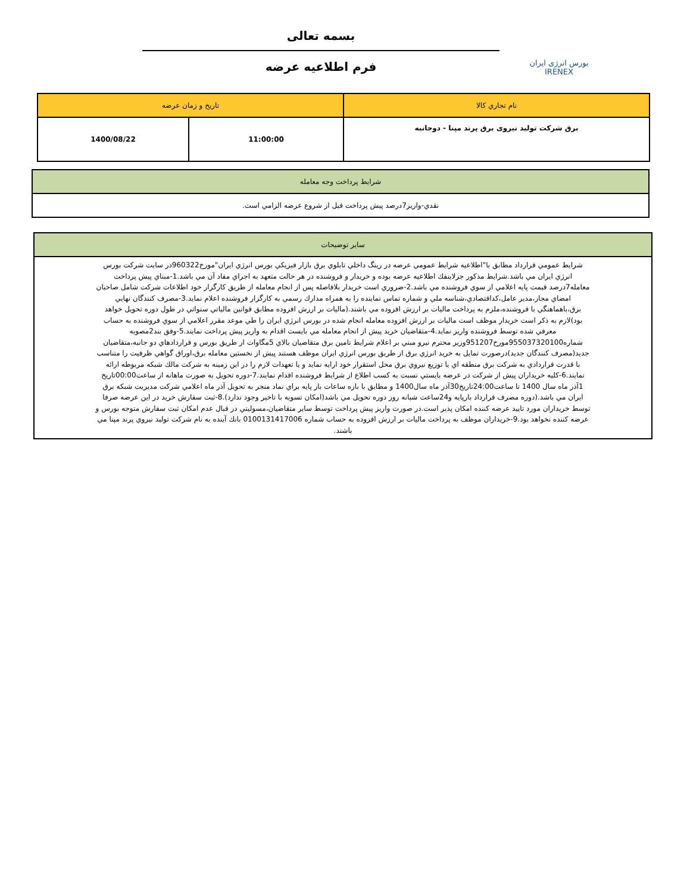بورس انرژی ایران
IRENEX
بسمه تعالی
فرم اطلاعیه عرضه
| نام تجاري کالا | تاريخ و زمان عرضه | |
| --- | --- | --- |
| برق شرکت تولید نیروی برق پرند مپنا - دوجانبه | 11:00:00 | 1400/08/22 |
| شرايط پرداخت وجه معامله |
| --- |
| نقدي-واريز7درصد پيش پرداخت قبل از شروع عرضه الزامي است. |
| ساير توضيحات |
| --- |
| شرايط عمومي قرارداد مطابق با"اطلاعيه شرايط عمومي عرضه در رينگ داخلي تابلوي برق بازار فيزيکي بورس انرژي ايران"مورخ960322در سايت شرکت بورس انرژي ايران مي باشد.شرايط مذکور جزلاينفك اطلاعيه عرضه بوده و خريدار و فروشنده در هر حالت متعهد به اجراي مفاد آن مي باشد.1-مبناي پيش پرداخت معامله7درصد قيمت پايه اعلامي از سوي فروشنده مي باشد.2-ضروري است خريدار بلافاصله پس از انجام معامله از طريق کارگزار خود اطلاعات شرکت شامل صاحبان امضاي مجاز،مدير عامل،کداقتصادي،شناسه ملي و شماره تماس نماينده را به همراه مدارك رسمي به کارگزار فروشنده اعلام نمايد.3-مصرف کنندگان نهايي برق،باهماهنگي با فروشنده،ملزم به پرداخت ماليات بر ارزش افزوده مي باشند.(ماليات بر ارزش افزوده مطابق قوانين مالياتي سنواتي در طول دوره تحويل خواهد بود)لازم به ذکر است خريدار موظف است ماليات بر ارزش افزوده معامله انجام شده در بورس انرژي ايران را طي موعد مقرر اعلامي از سوي فروشنده به حساب معرفي شده توسط فروشنده واريز نمايد.4-متقاضيان خريد پيش از انجام معامله مي بايست اقدام به واريز پيش پرداخت نمايند.5-وفق بند2مصوبه شماره955037320100مورخ951207وزير محترم نيرو مبني بر اعلام شرايط تامين برق متقاضيان بالاي 5مگاوات از طريق بورس و قراردادهاي دو جانبه،متقاضيان جديد(مصرف کنندگان جديد)درصورت تمايل به خريد انرژي برق از طريق بورس انرژي ايران موظف هستند پيش از نخستين معامله برق،اوراق گواهي ظرفيت را متناسب با قدرت قراردادي به شرکت برق منطقه اي يا توزيع نيروي برق محل استقرار خود ارايه نمايد و يا تعهدات لازم را در اين زمينه به شرکت مالك شبکه مربوطه ارائه نمايند.6-کليه خريداران پيش از شرکت در عرضه بايستي نسبت به کسب اطلاع از شرايط فروشنده اقدام نمايند.7-دوره تحويل به صورت ماهانه از ساعت00:00تاريخ 1آذر ماه سال 1400 تا ساعت24:00تاريخ30آذر ماه سال1400 و مطابق با بازه ساعات بار پايه براي نماد منجر به تحويل آذر ماه اعلامي شرکت مديريت شبکه برق ايران مي باشد.(دوره مصرف قرارداد بارپايه و24ساعت شبانه روز دوره تحويل مي باشد(امکان تسويه با تاخير وجود ندارد).8-ثبت سفارش خريد در اين عرضه صرفا توسط خريداران مورد تاييد عرضه کننده امکان پذير است.در صورت واريز پيش پرداخت توسط ساير متقاضيان،مسوليتي در قبال عدم امکان ثبت سفارش متوجه بورس و عرضه کننده نخواهد بود.9-خريداران موظف به پرداخت ماليات بر ارزش افزوده به حساب شماره 0100131417006 بانك آينده به نام شرکت توليد نيروي پرند مپنا مي باشند. |